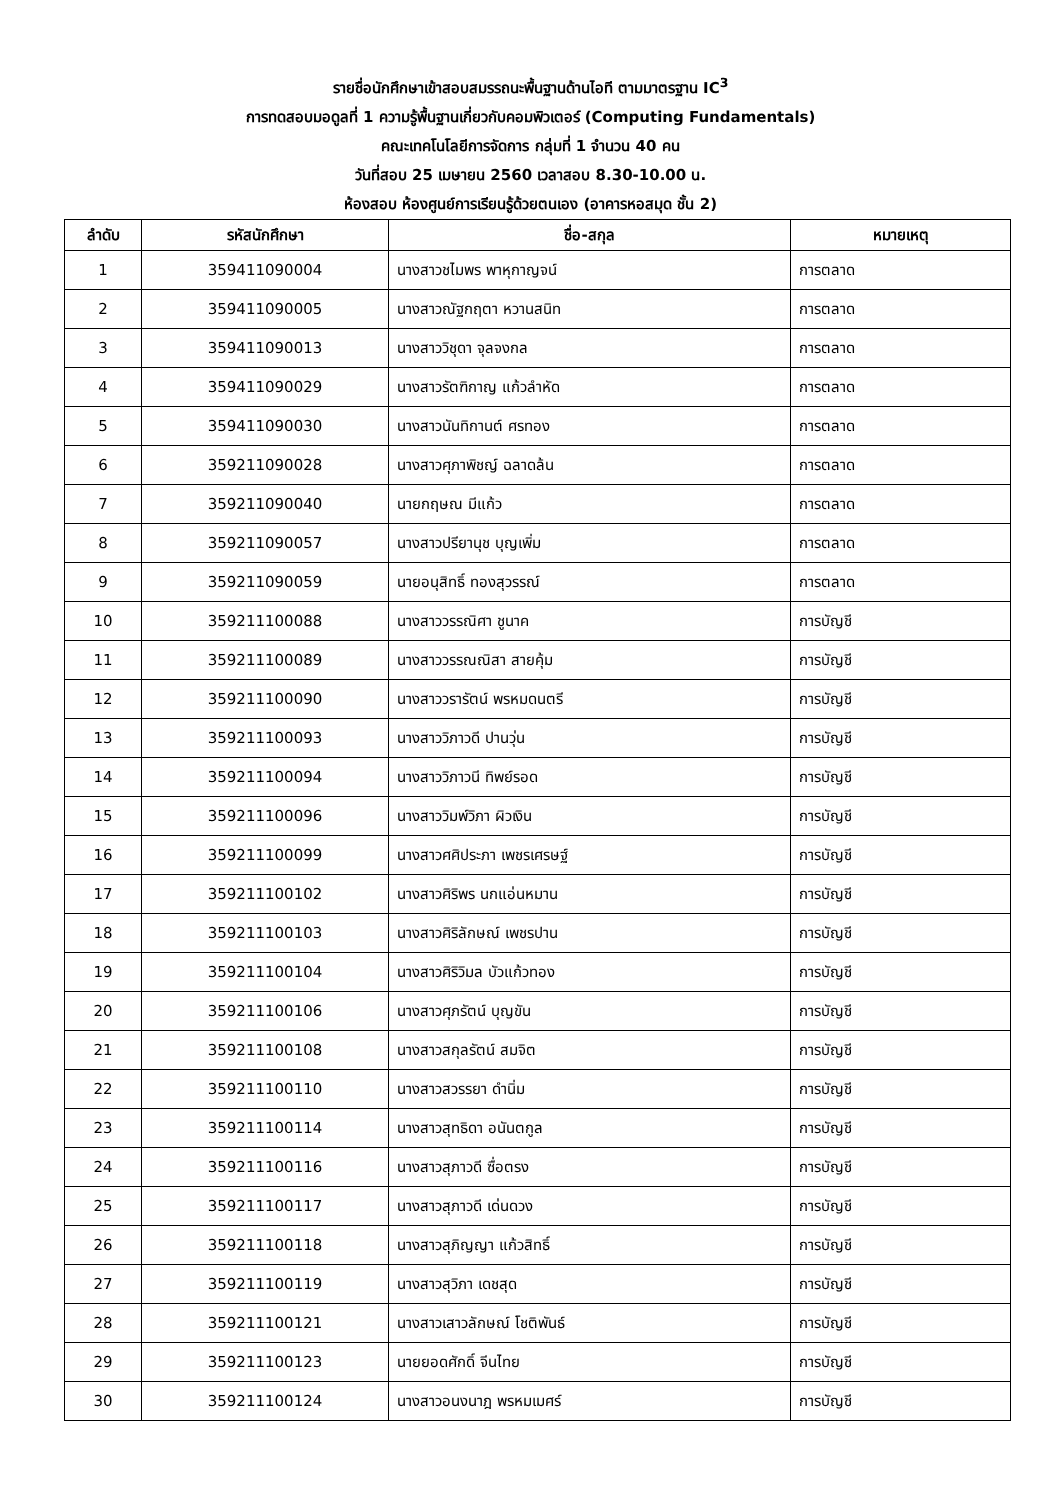รายชื่อนักศึกษาเข้าสอบสมรรถนะพื้นฐานด้านไอที ตามมาตรฐาน IC<sup>3</sup>
การทดสอบมอดูลที่ 1 ความรู้พื้นฐานเกี่ยวกับคอมพิวเตอร์ (Computing Fundamentals)
คณะเทคโนโลยีการจัดการ กลุ่มที่ 1 จำนวน 40 คน
วันที่สอบ 25 เมษายน 2560 เวลาสอบ 8.30-10.00 น.
ห้องสอบ ห้องศูนย์การเรียนรู้ด้วยตนเอง (อาคารหอสมุด ชั้น 2)
| ลำดับ | รหัสนักศึกษา | ชื่อ-สกุล | หมายเหตุ |
| --- | --- | --- | --- |
| 1 | 359411090004 | นางสาวชไมพร พาหุกาญจน์ | การตลาด |
| 2 | 359411090005 | นางสาวณัฐกฤตา หวานสนิท | การตลาด |
| 3 | 359411090013 | นางสาววิชุดา จุลจงกล | การตลาด |
| 4 | 359411090029 | นางสาวรัตฑิกาญ แก้วลำหัด | การตลาด |
| 5 | 359411090030 | นางสาวนันทิกานต์ ศรทอง | การตลาด |
| 6 | 359211090028 | นางสาวศุภาพิชญ์ ฉลาดล้น | การตลาด |
| 7 | 359211090040 | นายกฤษณ มีแก้ว | การตลาด |
| 8 | 359211090057 | นางสาวปรียานุช บุญเพิ่ม | การตลาด |
| 9 | 359211090059 | นายอนุสิทธิ์ ทองสุวรรณ์ | การตลาด |
| 10 | 359211100088 | นางสาววรรณิศา ชูนาค | การบัญชี |
| 11 | 359211100089 | นางสาววรรณณิสา สายคุ้ม | การบัญชี |
| 12 | 359211100090 | นางสาววรารัตน์ พรหมดนตรี | การบัญชี |
| 13 | 359211100093 | นางสาววิภาวดี ปานวุ่น | การบัญชี |
| 14 | 359211100094 | นางสาววิภาวนี ทิพย์รอด | การบัญชี |
| 15 | 359211100096 | นางสาววิมพ์วิภา ผิวเงิน | การบัญชี |
| 16 | 359211100099 | นางสาวศศิประภา เพชรเศรษฐ์ | การบัญชี |
| 17 | 359211100102 | นางสาวศิริพร นกแอ่นหมาน | การบัญชี |
| 18 | 359211100103 | นางสาวศิริลักษณ์ เพชรปาน | การบัญชี |
| 19 | 359211100104 | นางสาวศิริวิมล บัวแก้วทอง | การบัญชี |
| 20 | 359211100106 | นางสาวศุภรัตน์ บุญขัน | การบัญชี |
| 21 | 359211100108 | นางสาวสกุลรัตน์ สมจิต | การบัญชี |
| 22 | 359211100110 | นางสาวสวรรยา ดำนิ่ม | การบัญชี |
| 23 | 359211100114 | นางสาวสุทธิดา อนันตกูล | การบัญชี |
| 24 | 359211100116 | นางสาวสุภาวดี ซื่อตรง | การบัญชี |
| 25 | 359211100117 | นางสาวสุภาวดี เด่นดวง | การบัญชี |
| 26 | 359211100118 | นางสาวสุภิญญา แก้วสิทธิ์ | การบัญชี |
| 27 | 359211100119 | นางสาวสุวิภา เดชสุด | การบัญชี |
| 28 | 359211100121 | นางสาวเสาวลักษณ์ โชติพันธ์ | การบัญชี |
| 29 | 359211100123 | นายยอดศักดิ์ จีนไทย | การบัญชี |
| 30 | 359211100124 | นางสาวอนงนาฎ พรหมเมศร์ | การบัญชี |